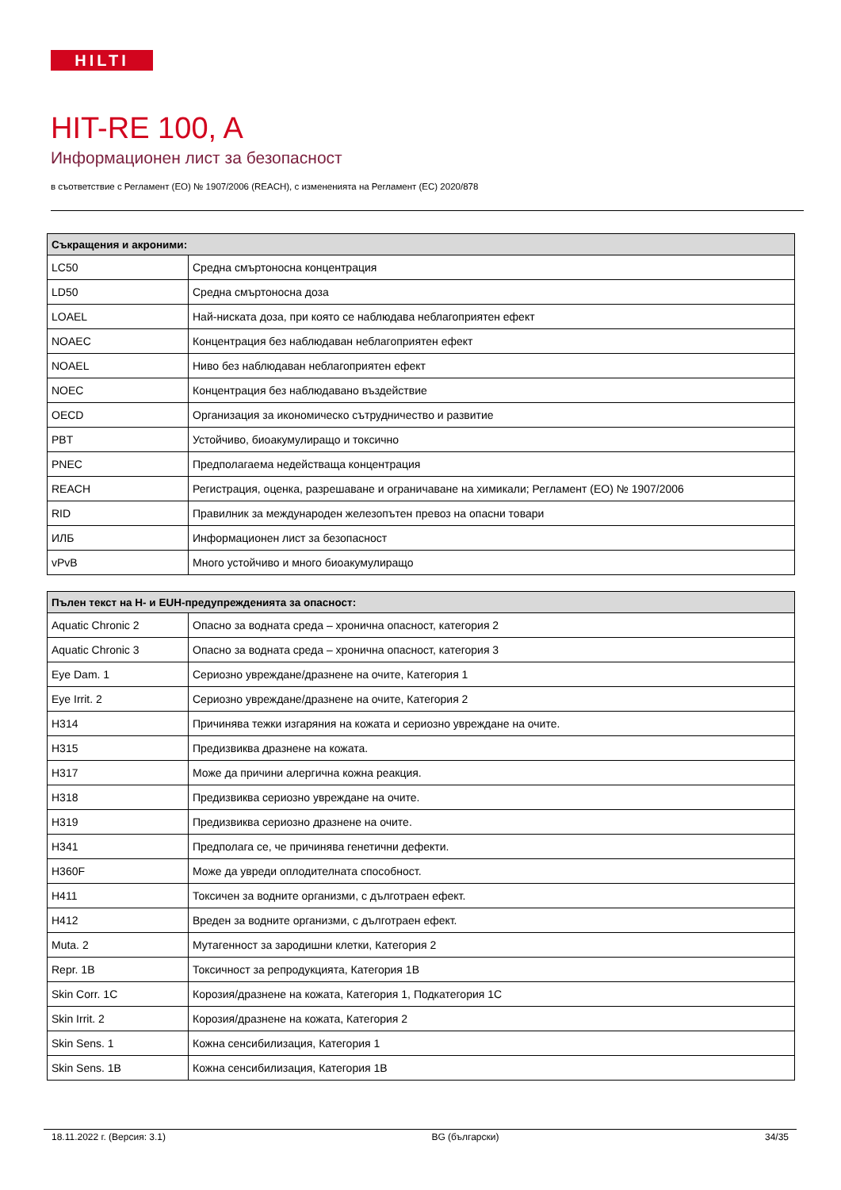HILTI
HIT-RE 100, A
Информационен лист за безопасност
в съответствие с Регламент (ЕО) № 1907/2006 (REACH), с измененията на Регламент (ЕС) 2020/878
| Съкращения и акроними: | |
| --- | --- |
| LC50 | Средна смъртоносна концентрация |
| LD50 | Средна смъртоносна доза |
| LOAEL | Най-ниската доза, при която се наблюдава неблагоприятен ефект |
| NOAEC | Концентрация без наблюдаван неблагоприятен ефект |
| NOAEL | Ниво без наблюдаван неблагоприятен ефект |
| NOEC | Концентрация без наблюдавано въздействие |
| OECD | Организация за икономическо сътрудничество и развитие |
| PBT | Устойчиво, биоакумулиращо и токсично |
| PNEC | Предполагаема недействаща концентрация |
| REACH | Регистрация, оценка, разрешаване и ограничаване на химикали; Регламент (ЕО) № 1907/2006 |
| RID | Правилник за международен железопътен превоз на опасни товари |
| ИЛБ | Информационен лист за безопасност |
| vPvB | Много устойчиво и много биоакумулиращо |
| Пълен текст на H- и EUH-предупрежденията за опасност: | |
| --- | --- |
| Aquatic Chronic 2 | Опасно за водната среда – хронична опасност, категория 2 |
| Aquatic Chronic 3 | Опасно за водната среда – хронична опасност, категория 3 |
| Eye Dam. 1 | Сериозно увреждане/дразнене на очите, Категория 1 |
| Eye Irrit. 2 | Сериозно увреждане/дразнене на очите, Категория 2 |
| H314 | Причинява тежки изгаряния на кожата и сериозно увреждане на очите. |
| H315 | Предизвиква дразнене на кожата. |
| H317 | Може да причини алергична кожна реакция. |
| H318 | Предизвиква сериозно увреждане на очите. |
| H319 | Предизвиква сериозно дразнене на очите. |
| H341 | Предполага се, че причинява генетични дефекти. |
| H360F | Може да увреди оплодителната способност. |
| H411 | Токсичен за водните организми, с дълготраен ефект. |
| H412 | Вреден за водните организми, с дълготраен ефект. |
| Muta. 2 | Мутагенност за зародишни клетки, Категория 2 |
| Repr. 1B | Токсичност за репродукцията, Категория 1B |
| Skin Corr. 1C | Корозия/дразнене на кожата, Категория 1, Подкатегория 1C |
| Skin Irrit. 2 | Корозия/дразнене на кожата, Категория 2 |
| Skin Sens. 1 | Кожна сенсибилизация, Категория 1 |
| Skin Sens. 1B | Кожна сенсибилизация, Категория 1B |
18.11.2022 г. (Версия: 3.1) BG (български) 34/35